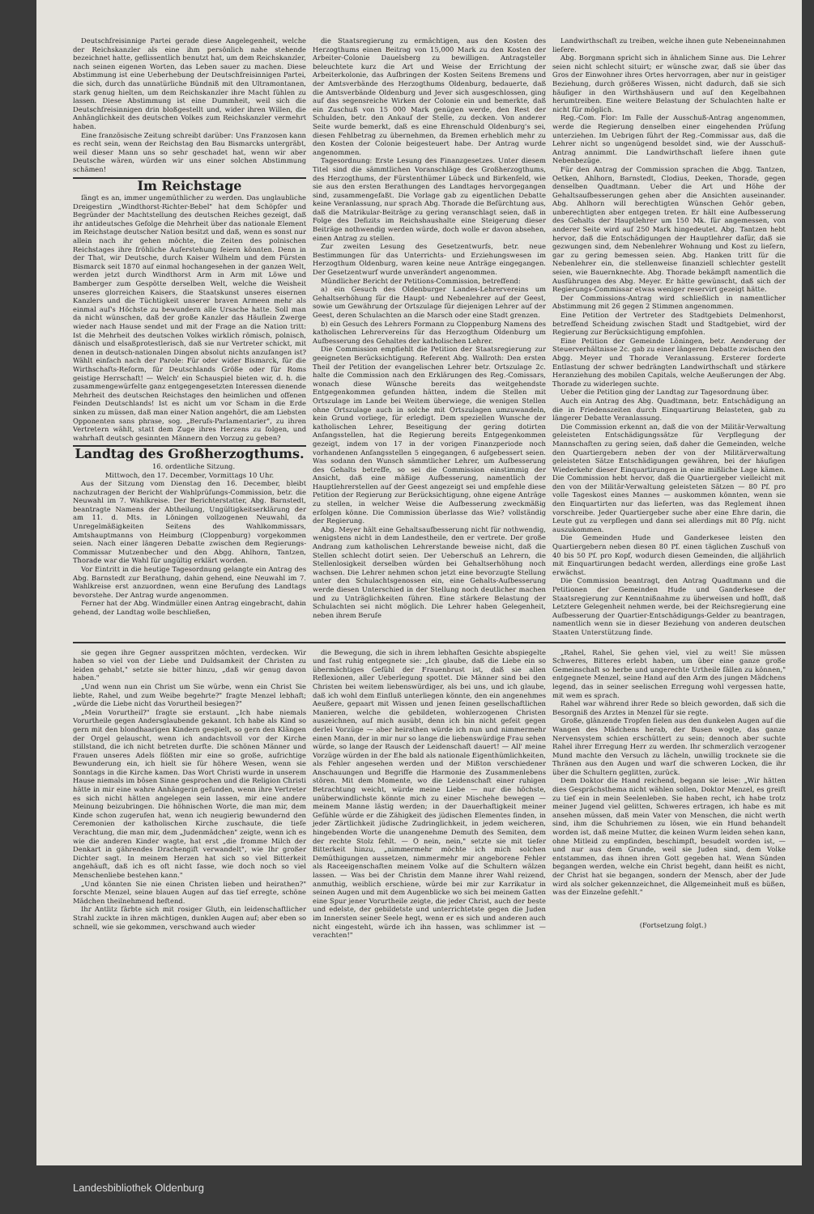Deutschfreisinnige Partei gerade diese Angelegenheit, welche der Reichskanzler als eine ihm persönlich nahe stehende bezeichnet hatte, geflissentlich benutzt hat, um dem Reichskanzler, nach seinen eigenen Worten, das Leben sauer zu machen. Diese Abstimmung ist eine Ueberhebung der Deutschfreisinnigen Partei, die sich, durch das unnatürliche Bündniß mit den Ultramontanen, stark genug hielten, um dem Reichskanzler ihre Macht fühlen zu lassen. Diese Abstimmung ist eine Dummheit, weil sich die Deutschfreisinnigen drin bloßgestellt und, wider ihren Willen, die Anhänglichkeit des deutschen Volkes zum Reichskanzler vermehrt haben.
Eine französische Zeitung schreibt darüber: Uns Franzosen kann es recht sein, wenn der Reichstag den Bau Bismarcks untergräbt, weil dieser Mann uns so sehr geschadet hat, wenn wir aber Deutsche wären, würden wir uns einer solchen Abstimmung schämen!
Im Reichstage
fängt es an, immer ungemüthlicher zu werden. Das unglaubliche Dreigestirn „Windthorst-Richter-Bebel" hat dem Schöpfer und Begründer der Machtstellung des deutschen Reiches gezeigt, daß ihr antideutsches Gefolge die Mehrheit über das nationale Element im Reichstage deutscher Nation besitzt und daß, wenn es sonst nur allein nach ihr gehen möchte, die Zeiten des polnischen Reichstages ihre fröhliche Auferstehung feiern könnten. Denn in der That, wir Deutsche, durch Kaiser Wilhelm und dem Fürsten Bismarck seit 1870 auf einmal hochangesehen in der ganzen Welt, werden jetzt durch Windthorst Arm in Arm mit Löwe und Bamberger zum Gespötte derselben Welt, welche die Weisheit unseres glorreichen Kaisers, die Staatskunst unseres eisernen Kanzlers und die Tüchtigkeit unserer braven Armeen mehr als einmal auf's Höchste zu bewundern alle Ursache hatte. Soll man da nicht wünschen, daß der große Kanzler das Häuflein Zwerge wieder nach Hause sendet und mit der Frage an die Nation tritt: Ist die Mehrheit des deutschen Volkes wirklich römisch, polnisch, dänisch und elsaßprotestlerisch, daß sie nur Vertreter schickt, mit denen in deutsch-nationalen Dingen absolut nichts anzufangen ist? Wählt einfach nach der Parole: Für oder wider Bismarck, für die Wirthschafts-Reform, für Deutschlands Größe oder für Roms geistige Herrschaft! — Welch' ein Schauspiel bieten wir, d. h. die zusammengewürfelte ganz entgegengesetzten Interessen dienende Mehrheit des deutschen Reichstages den heimlichen und offenen Feinden Deutschlands! Ist es nicht um vor Scham in die Erde sinken zu müssen, daß man einer Nation angehört, die am Liebsten Opponenten sans phrase, sog. „Berufs-Parlamentarier", zu ihren Vertretern wählt, statt dem Zuge ihres Herzens zu folgen, und wahrhaft deutsch gesinnten Männern den Vorzug zu geben?
Landtag des Großherzogthums.
16. ordentliche Sitzung.
Mittwoch, den 17. December, Vormittags 10 Uhr.
Aus der Sitzung vom Dienstag den 16. December, bleibt nachzutragen der Bericht der Wahlprüfungs-Commission, betr. die Neuwahl im 7. Wahlkreise. Der Berichterstatter, Abg. Barnstedt, beantragte Namens der Abtheilung, Ungültigkeitserklärung der am 11. d. Mts. in Löningen vollzogenen Neuwahl, da Unregelmäßigkeiten Seitens des Wahlkommissars, Amtshauptmanns von Heimburg (Cloppenburg) vorgekommen seien. Nach einer längeren Debatte zwischen dem Regierungs-Commissar Mutzenbecher und den Abgg. Ahlhorn, Tantzen, Thorade war die Wahl für ungültig erklärt worden.
Vor Eintritt in die heutige Tagesordnung gelangte ein Antrag des Abg. Barnstedt zur Berathung, dahin gehend, eine Neuwahl im 7. Wahlkreise erst anzuordnen, wenn eine Berufung des Landtags bevorstehe. Der Antrag wurde angenommen.
Ferner hat der Abg. Windmüller einen Antrag eingebracht, dahin gehend, der Landtag wolle beschließen,
die Staatsregierung zu ermächtigen, aus den Kosten des Herzogthums einen Beitrag von 15,000 Mark zu den Kosten der Arbeiter-Colonie Dauelsberg zu bewilligen. Antragsteller beleuchtete kurz die Art und Weise der Errichtung der Arbeiterkolonie, das Aufbringen der Kosten Seitens Bremens und der Amtsverbände des Herzogthums Oldenburg, bedauerte, daß die Amtsverbände Oldenburg und Jever sich ausgeschlossen, ging auf das segensreiche Wirken der Colonie ein und bemerkte, daß ein Zuschuß von 15 000 Mark genügen werde, den Rest der Schulden, betr. den Ankauf der Stelle, zu decken. Von anderer Seite wurde bemerkt, daß es eine Ehrenschuld Oldenburg's sei, diesen Fehlbetrag zu übernehmen, da Bremen erheblich mehr zu den Kosten der Colonie beigesteuert habe. Der Antrag wurde angenommen.
Tagesordnung: Erste Lesung des Finanzgesetzes. Unter diesem Titel sind die sämmtlichen Voranschläge des Großherzogthums, des Herzogthums, der Fürstenthümer Lübeck und Birkenfeld, wie sie aus den ersten Berathungen des Landtages hervorgegangen sind, zusammengefaßt. Die Vorlage gab zu eigentlichen Debatte keine Veranlassung, nur sprach Abg. Thorade die Befürchtung aus, daß die Matrikular-Beiträge zu gering veranschlagt seien, daß in Folge des Defizits im Reichshaushalte eine Steigerung dieser Beiträge nothwendig werden würde, doch wolle er davon absehen, einen Antrag zu stellen.
Zur zweiten Lesung des Gesetzentwurfs, betr. neue Bestimmungen für das Unterrichts- und Erziehungswesen im Herzogthum Oldenburg, waren keine neue Anträge eingegangen. Der Gesetzentwurf wurde unverändert angenommen.
Mündlicher Bericht der Petitions-Commission, betreffend:
a) ein Gesuch des Oldenburger Landes-Lehrervereins um Gehaltserhöhung für die Haupt- und Nebenlehrer auf der Geest, sowie um Gewährung der Ortszulage für diejenigen Lehrer auf der Geest, deren Schulachten an die Marsch oder eine Stadt grenzen.
b) ein Gesuch des Lehrers Formann zu Cloppenburg Namens des katholischen Lehrervereins für das Herzogthum Oldenburg um Aufbesserung des Gehaltes der katholischen Lehrer.
Die Commission empfiehlt die Petition der Staatsregierung zur geeigneten Berücksichtigung. Referent Abg. Wallroth: Den ersten Theil der Petition der evangelischen Lehrer betr. Ortszulage 2c. halte die Commission nach den Erklärungen des Reg.-Comissars, wonach diese Wünsche bereits das weitgehendste Entgegenkommen gefunden hätten, indem die Stellen mit Ortszulage im Lande bei Weitem überwiege, die wenigen Stellen ohne Ortszulage auch in solche mit Ortszulagen umzuwandeln, kein Grund vorliege, für erledigt. Dem speziellen Wunsche der katholischen Lehrer, Beseitigung der gering dotirten Anfangsstellen, hat die Regierung bereits Entgegenkommen gezeigt, indem von 17 in der vorigen Finanzperiode noch vorhandenen Anfangsstellen 5 eingegangen, 6 aufgebessert seien. Was sodann den Wunsch sämmtlicher Lehrer, um Aufbesserung des Gehalts betreffe, so sei die Commission einstimmig der Ansicht, daß eine mäßige Aufbesserung, namentlich der Hauptlehrerstellen auf der Geest angezeigt sei und empfehle diese Petition der Regierung zur Berücksichtigung, ohne eigene Anträge zu stellen, in welcher Weise die Aufbesserung zweckmäßig erfolgen könne. Die Commission überlasse das Wie? vollständig der Regierung.
Abg. Meyer hält eine Gehaltsaufbesserung nicht für nothwendig, wenigstens nicht in dem Landestheile, den er vertrete. Der große Andrang zum katholischen Lehrerstande beweise nicht, daß die Stellen schlecht dotirt seien. Der Ueberschuß an Lehrern, die Stellenlosigkeit derselben würden bei Gehaltserhöhung noch wachsen. Die Lehrer nehmen schon jetzt eine bevorzugte Stellung unter den Schulachtsgenossen ein, eine Gehalts-Aufbesserung werde diesen Unterschied in der Stellung noch deutlicher machen und zu Unträglichkeiten führen. Eine stärkere Belastung der Schulachten sei nicht möglich. Die Lehrer haben Gelegenheit, neben ihrem Berufe
Landwirthschaft zu treiben, welche ihnen gute Nebeneinnahmen liefere.
Abg. Borgmann spricht sich in ähnlichem Sinne aus. Die Lehrer seien nicht schlecht situirt; er wünsche zwar, daß sie über das Gros der Einwohner ihres Ortes hervorragen, aber nur in geistiger Beziehung, durch größeres Wissen, nicht dadurch, daß sie sich häufiger in den Wirthshäusern und auf den Kegelbahnen herumtreiben. Eine weitere Belastung der Schulachten halte er nicht für möglich.
Reg.-Com. Flor: Im Falle der Ausschuß-Antrag angenommen, werde die Regierung denselben einer eingehenden Prüfung unterziehen. Im Uebrigen führt der Reg.-Commissar aus, daß die Lehrer nicht so ungenügend besoldet sind, wie der Ausschuß-Antrag annimmt. Die Landwirthschaft liefere ihnen gute Nebenbezüge.
Für den Antrag der Commission sprachen die Abgg. Tantzen, Oetken, Ahlhorn, Barnstedt, Clodius, Deeken, Thorade, gegen denselben Quadtmann. Ueber die Art und Höhe der Gehaltsaufbesserungen gehen aber die Ansichten auseinander. Abg. Ahlhorn will berechtigten Wünschen Gehör geben, unberechtigten aber entgegen treten. Er hält eine Aufbesserung des Gehalts der Hauptlehrer um 150 Mk. für angemessen, von anderer Seite wird auf 250 Mark hingedeutet. Abg. Tantzen hebt hervor, daß die Entschädigungen der Hauptlehrer dafür, daß sie gezwungen sind, dem Nebenlehrer Wohnung und Kost zu liefern, gar zu gering bemessen seien. Abg. Hanken tritt für die Nebenlehrer ein, die stellenweise finanziell schlechter gestellt seien, wie Bauernknechte. Abg. Thorade bekämpft namentlich die Ausführungen des Abg. Meyer. Er hätte gewünscht, daß sich der Regierungs-Commissar etwas weniger reservirt gezeigt hätte.
Der Commissions-Antrag wird schließlich in namentlicher Abstimmung mit 26 gegen 2 Stimmen angenommen.
Eine Petition der Vertreter des Stadtgebiets Delmenhorst, betreffend Scheidung zwischen Stadt und Stadtgebiet, wird der Regierung zur Berücksichtigung empfohlen.
Eine Petition der Gemeinde Löningen, betr. Aenderung der Steuerverhältnisse 2c. gab zu einer längeren Debatte zwischen den Abgg. Meyer und Thorade Veranlassung. Ersterer forderte Entlastung der schwer bedrängten Landwirthschaft und stärkere Heranziehung des mobilen Capitals, welche Aeußerungen der Abg. Thorade zu widerlegen suchte.
Ueber die Petition ging der Landtag zur Tagesordnung über.
Auch ein Antrag des Abg. Quadtmann, betr. Entschädigung an die in Friedenszeiten durch Einquartirung Belasteten, gab zu längerer Debatte Veranlassung.
Die Commission erkennt an, daß die von der Militär-Verwaltung geleisteten Entschädigungssätze für Verpflegung der Mannschaften zu gering seien, daß daher die Gemeinden, welche den Quartiergebern neben der von der Militärverwaltung geleisteten Sätze Entschädigungen gewähren, bei der häufigen Wiederkehr dieser Einquartirungen in eine mißliche Lage kämen. Die Commission hebt hervor, daß die Quartiergeber vielleicht mit den von der Militär-Verwaltung geleisteten Sätzen — 80 Pf. pro volle Tageskost eines Mannes — auskommen könnten, wenn sie den Einquartirten nur das lieferten, was das Reglement ihnen vorschreibe. Jeder Quartiergeber suche aber eine Ehre darin, die Leute gut zu verpflegen und dann sei allerdings mit 80 Pfg. nicht auszukommen.
Die Gemeinden Hude und Ganderkesee leisten den Quartiergebern neben diesen 80 Pf. einen täglichen Zuschuß von 40 bis 50 Pf. pro Kopf, wodurch diesen Gemeinden, die alljährlich mit Einquartirungen bedacht werden, allerdings eine große Last erwächst.
Die Commission beantragt, den Antrag Quadtmann und die Petitionen der Gemeinden Hude und Ganderkesee der Staatsregierung zur Kenntnißnahme zu überweisen und hofft, daß Letztere Gelegenheit nehmen werde, bei der Reichsregierung eine Aufbesserung der Quartier-Entschädigungs-Gelder zu beantragen, namentlich wenn sie in dieser Beziehung von anderen deutschen Staaten Unterstützung finde.
sie gegen ihre Gegner ausspritzen möchten, verdecken. Wir haben so viel von der Liebe und Duldsamkeit der Christen zu leiden gehabt," setzte sie bitter hinzu, „daß wir genug davon haben."
„Und wenn nun ein Christ um Sie würbe, wenn ein Christ Sie liebte, Rahel, und zum Weibe begehrte?" fragte Menzel lebhaft; „würde die Liebe nicht das Vorurtheil besiegen?"
„Mein Vorurtheil?" fragte sie erstaunt. „Ich habe niemals Vorurtheile gegen Andersglaubende gekannt. Ich habe als Kind so gern mit den blondhaarigen Kindern gespielt, so gern den Klängen der Orgel gelauscht, wenn ich andachtsvoll vor der Kirche stillstand, die ich nicht betreten durfte. Die schönen Männer und Frauen unseres Adels flößten mir eine so große, aufrichtige Bewunderung ein, ich hielt sie für höhere Wesen, wenn sie Sonntags in die Kirche kamen. Das Wort Christi wurde in unserem Hause niemals im bösen Sinne gesprochen und die Religion Christi hätte in mir eine wahre Anhängerin gefunden, wenn ihre Vertreter es sich nicht hätten angelegen sein lassen, mir eine andere Meinung beizubringen. Die höhnischen Worte, die man mir, dem Kinde schon zugerufen hat, wenn ich neugierig bewundernd den Ceremonien der katholischen Kirche zuschaute, die tiefe Verachtung, die man mir, dem „Judenmädchen" zeigte, wenn ich es wie die anderen Kinder wagte, hat erst „die fromme Milch der Denkart in gährendes Drachengift verwandelt", wie Ihr großer Dichter sagt. In meinem Herzen hat sich so viel Bitterkeit angehäuft, daß ich es oft nicht fasse, wie doch noch so viel Menschenliebe bestehen kann."
„Und könnten Sie nie einen Christen lieben und heirathen?" forschte Menzel, seine blauen Augen auf das tief erregte, schöne Mädchen theilnehmend heftend.
Ihr Antlitz färbte sich mit rosiger Gluth, ein leidenschaftlicher Strahl zuckte in ihren mächtigen, dunklen Augen auf; aber eben so schnell, wie sie gekommen, verschwand auch wieder
die Bewegung, die sich in ihrem lebhaften Gesichte abspiegelte und fast ruhig entgegnete sie: „Ich glaube, daß die Liebe ein so übermächtiges Gefühl der Frauenbrust ist, daß sie allen Reflexionen, aller Ueberlegung spottet. Die Männer sind bei den Christen bei weitem liebenswürdiger, als bei uns, und ich glaube, daß ich wohl dem Einfluß unterliegen könnte, den ein angenehmes Aeußere, gepaart mit Wissen und jenen feinen gesellschaftlichen Manieren, welche die gebildeten, wohlerzogenen Christen auszeichnen, auf mich ausübt, denn ich bin nicht gefeit gegen derlei Vorzüge — aber heirathen würde ich nun und nimmermehr einen Mann, der in mir nur so lange die liebenswürdige Frau sehen würde, so lange der Rausch der Leidenschaft dauert! — All' meine Vorzüge würden in der Ehe bald als nationale Eigenthümlichkeiten, als Fehler angesehen werden und der Mißton verschiedener Anschauungen und Begriffe die Harmonie des Zusammenlebens stören. Mit dem Momente, wo die Leidenschaft einer ruhigen Betrachtung weicht, würde meine Liebe — nur die höchste, unüberwindlichste könnte mich zu einer Mischehe bewegen — meinem Manne lästig werden; in der Dauerhaftigkeit meiner Gefühle würde er die Zähigkeit des jüdischen Elementes finden, in jeder Zärtlichkeit jüdische Zudringlichkeit, in jedem weicheren, hingebenden Worte die unangenehme Demuth des Semiten, dem der rechte Stolz fehlt. — O nein, nein," setzte sie mit tiefer Bitterkeit hinzu, „nimmermehr möchte ich mich solchen Demüthigungen aussetzen, nimmermehr mir angeborene Fehler als Raceeigenschaften meinem Volke auf die Schultern wälzen lassen. — Was bei der Christin dem Manne ihrer Wahl reizend, anmuthig, weiblich erschiene, würde bei mir zur Karrikatur in seinen Augen und mit dem Augenblicke wo sich bei meinem Gatten eine Spur jener Vorurtheile zeigte, die jeder Christ, auch der beste und edelste, der gebildetste und unterrichtetste gegen die Juden im Innersten seiner Seele hegt, wenn er es sich und anderen auch nicht eingesteht, würde ich ihn hassen, was schlimmer ist — verachten!"
„Rahel, Rahel, Sie gehen viel, viel zu weit! Sie müssen Schweres, Bitteres erlebt haben, um über eine ganze große Gemeinschaft so herbe und ungerechte Urtheile fällen zu können," entgegnete Menzel, seine Hand auf den Arm des jungen Mädchens legend, das in seiner seelischen Erregung wohl vergessen hatte, mit wem es sprach.
Rahel war während ihrer Rede so bleich geworden, daß sich die Besorgniß des Arztes in Menzel für sie regte.
Große, glänzende Tropfen fielen aus den dunkelen Augen auf die Wangen des Mädchens herab, der Busen wogte, das ganze Nervensystem schien erschüttert zu sein; dennoch aber suchte Rahel ihrer Erregung Herr zu werden. Ihr schmerzlich verzogener Mund machte den Versuch zu lächeln, unwillig trocknete sie die Thränen aus den Augen und warf die schweren Locken, die ihr über die Schultern geglitten, zurück.
Dem Doktor die Hand reichend, begann sie leise: „Wir hätten dies Gesprächsthema nicht wählen sollen, Doktor Menzel, es greift zu tief ein in mein Seelenleben. Sie haben recht, ich habe trotz meiner Jugend viel gelitten, Schweres ertragen, ich habe es mit ansehen müssen, daß mein Vater von Menschen, die nicht werth sind, ihm die Schuhriemen zu lösen, wie ein Hund behandelt worden ist, daß meine Mutter, die keinen Wurm leiden sehen kann, ohne Mitleid zu empfinden, beschimpft, besudelt worden ist, — und nur aus dem Grunde, weil sie Juden sind, dem Volke entstammen, das ihnen ihren Gott gegeben hat. Wenn Sünden begangen werden, welche ein Christ begeht, dann heißt es nicht, der Christ hat sie begangen, sondern der Mensch, aber der Jude wird als solcher gekennzeichnet, die Allgemeinheit muß es büßen, was der Einzelne gefehlt."
(Fortsetzung folgt.)
Landesbibliothek Oldenburg